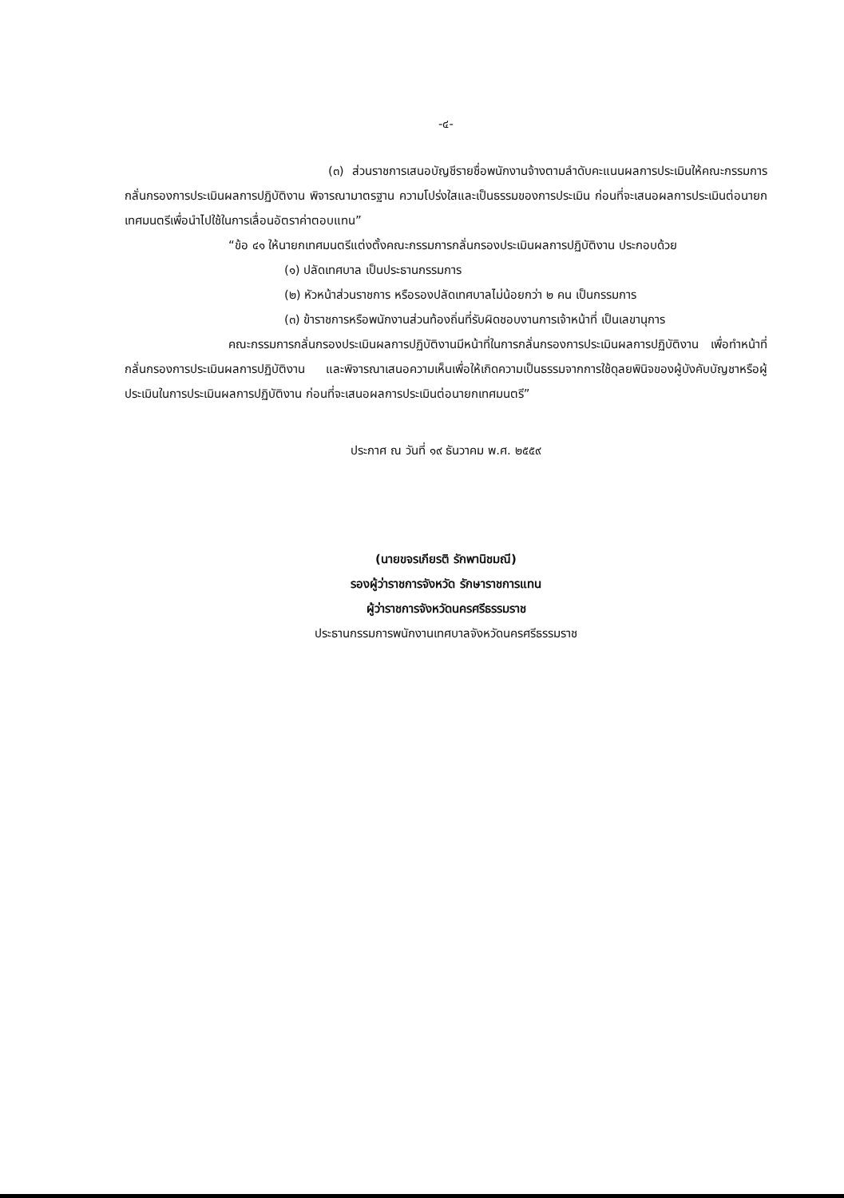-๔-
(๓) ส่วนราชการเสนอบัญชีรายชื่อพนักงานจ้างตามลำดับคะแนนผลการประเมินให้คณะกรรมการกลั่นกรองการประเมินผลการปฏิบัติงาน พิจารณามาตรฐาน ความโปร่งใสและเป็นธรรมของการประเมิน ก่อนที่จะเสนอผลการประเมินต่อนายกเทศมนตรีเพื่อนำไปใช้ในการเลื่อนอัตราค่าตอบแทน”
“ข้อ ๔๑ ให้นายกเทศมนตรีแต่งตั้งคณะกรรมการกลั่นกรองประเมินผลการปฏิบัติงาน ประกอบด้วย
(๑) ปลัดเทศบาล เป็นประธานกรรมการ
(๒) หัวหน้าส่วนราชการ หรือรองปลัดเทศบาลไม่น้อยกว่า ๒ คน เป็นกรรมการ
(๓) ข้าราชการหรือพนักงานส่วนท้องถิ่นที่รับผิดชอบงานการเจ้าหน้าที่ เป็นเลขานุการ
คณะกรรมการกลั่นกรองประเมินผลการปฏิบัติงานมีหน้าที่ในการกลั่นกรองการประเมินผลการปฏิบัติงาน เพื่อทำหน้าที่กลั่นกรองการประเมินผลการปฏิบัติงาน และพิจารณาเสนอความเห็นเพื่อให้เกิดความเป็นธรรมจากการใช้ดุลยพินิจของผู้บังคับบัญชาหรือผู้ประเมินในการประเมินผลการปฏิบัติงาน ก่อนที่จะเสนอผลการประเมินต่อนายกเทศมนตรี”
ประกาศ ณ วันที่ ๑๙ ธันวาคม พ.ศ. ๒๕๕๙
(นายขจรเกียรติ รักพานิชมณี)
รองผู้ว่าราชการจังหวัด รักษาราชการแทน
ผู้ว่าราชการจังหวัดนครศรีธรรมราช
ประธานกรรมการพนักงานเทศบาลจังหวัดนครศรีธรรมราช